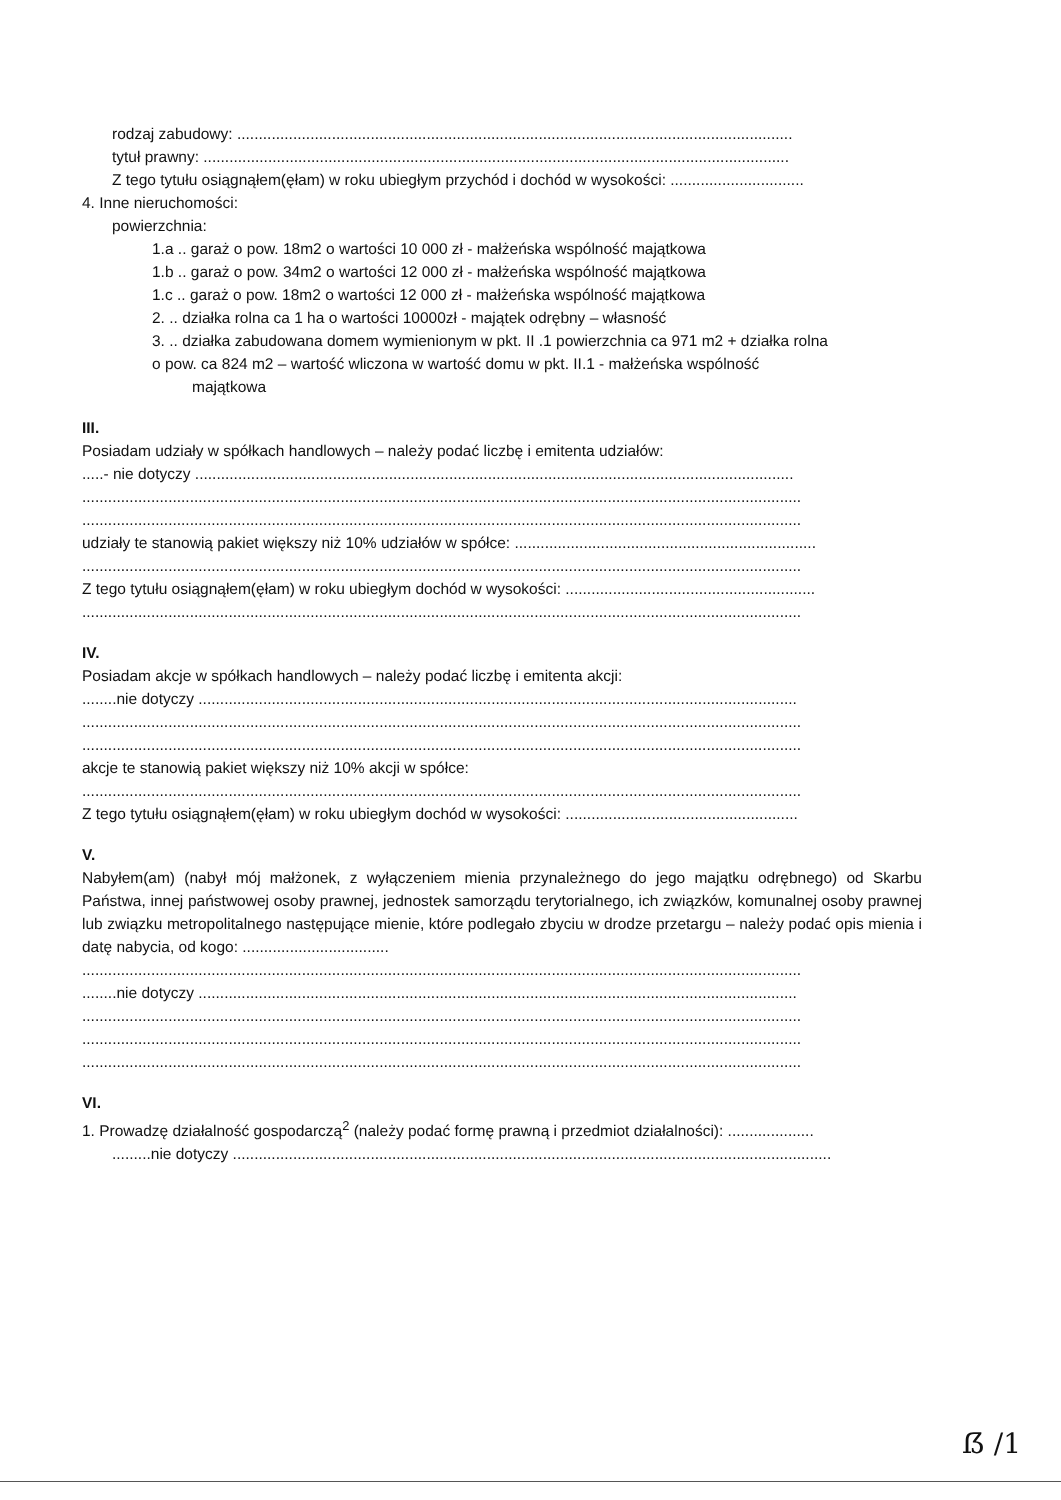rodzaj zabudowy: .................................................................................................................................
tytuł prawny: ........................................................................................................................................
Z tego tytułu osiągnąłem(ęłam) w roku ubiegłym przychód i dochód w wysokości: ...............................
4. Inne nieruchomości:
powierzchnia:
1.a .. garaż o pow. 18m2 o wartości 10 000 zł - małżeńska wspólność majątkowa
1.b .. garaż o pow. 34m2 o wartości 12 000 zł - małżeńska wspólność majątkowa
1.c .. garaż o pow. 18m2 o wartości 12 000 zł - małżeńska wspólność majątkowa
2. .. działka rolna ca 1 ha o wartości 10000zł - majątek odrębny – własność
3. .. działka zabudowana domem wymienionym w pkt. II .1 powierzchnia ca 971 m2 + działka rolna
o pow. ca 824 m2 – wartość wliczona w wartość domu w pkt. II.1 - małżeńska wspólność
majątkowa
III.
Posiadam udziały w spółkach handlowych – należy podać liczbę i emitenta udziałów:
.....- nie dotyczy ...........................................................................................................................................
.......................................................................................................................................................................
.......................................................................................................................................................................
udziały te stanowią pakiet większy niż 10% udziałów w spółce: ......................................................................
.......................................................................................................................................................................
Z tego tytułu osiągnąłem(ęłam) w roku ubiegłym dochód w wysokości: ..........................................................
.......................................................................................................................................................................
IV.
Posiadam akcje w spółkach handlowych – należy podać liczbę i emitenta akcji:
........nie dotyczy ...........................................................................................................................................
.......................................................................................................................................................................
.......................................................................................................................................................................
akcje te stanowią pakiet większy niż 10% akcji w spółce:
.......................................................................................................................................................................
Z tego tytułu osiągnąłem(ęłam) w roku ubiegłym dochód w wysokości: ......................................................
V.
Nabyłem(am) (nabył mój małżonek, z wyłączeniem mienia przynależnego do jego majątku odrębnego) od Skarbu Państwa, innej państwowej osoby prawnej, jednostek samorządu terytorialnego, ich związków, komunalnej osoby prawnej lub związku metropolitalnego następujące mienie, które podlegało zbyciu w drodze przetargu – należy podać opis mienia i datę nabycia, od kogo: ..................................
.......................................................................................................................................................................
........nie dotyczy ...........................................................................................................................................
.......................................................................................................................................................................
.......................................................................................................................................................................
.......................................................................................................................................................................
VI.
1. Prowadzę działalność gospodarczą<sup>2</sup> (należy podać formę prawną i przedmiot działalności): ....................
.........nie dotyczy ...........................................................................................................................................
ẞ /1